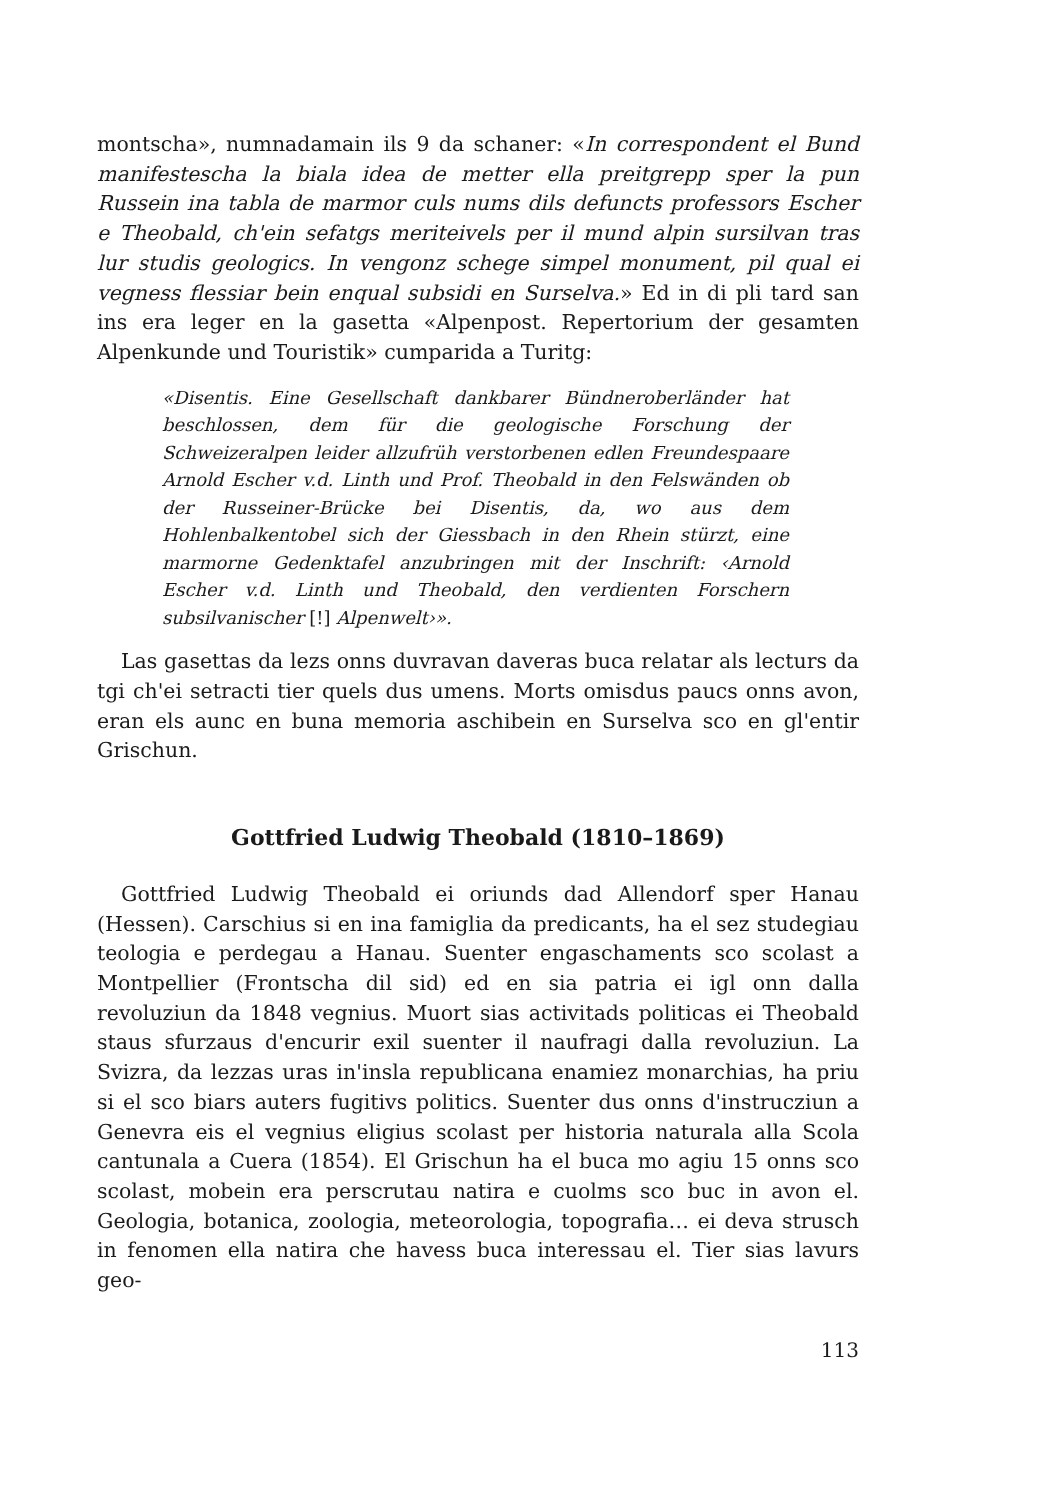montscha», numnadamain ils 9 da schaner: «In correspondent el Bund manifestescha la biala idea de metter ella preitgrepp sper la pun Russein ina tabla de marmor culs nums dils defuncts professors Escher e Theobald, ch'ein sefatgs meriteivels per il mund alpin sursilvan tras lur studis geologics. In vengonz schege simpel monument, pil qual ei vegness flessiar bein enqual subsidi en Surselva.» Ed in di pli tard san ins era leger en la gasetta «Alpenpost. Repertorium der gesamten Alpenkunde und Touristik» cumparida a Turitg:
«Disentis. Eine Gesellschaft dankbarer Bündneroberländer hat beschlossen, dem für die geologische Forschung der Schweizeralpen leider allzufrüh verstorbenen edlen Freundespaare Arnold Escher v.d. Linth und Prof. Theobald in den Felswänden ob der Russeiner-Brücke bei Disentis, da, wo aus dem Hohlenbalkentobel sich der Giessbach in den Rhein stürzt, eine marmorne Gedenktafel anzubringen mit der Inschrift: ‹Arnold Escher v.d. Linth und Theobald, den verdienten Forschern subsilvanischer [!] Alpenwelt›».
Las gasettas da lezs onns duvravan daveras buca relatar als lecturs da tgi ch'ei setracti tier quels dus umens. Morts omisdus paucs onns avon, eran els aunc en buna memoria aschibein en Surselva sco en gl'entir Grischun.
Gottfried Ludwig Theobald (1810–1869)
Gottfried Ludwig Theobald ei oriunds dad Allendorf sper Hanau (Hessen). Carschius si en ina famiglia da predicants, ha el sez studegiau teologia e perdegau a Hanau. Suenter engaschaments sco scolast a Montpellier (Frontscha dil sid) ed en sia patria ei igl onn dalla revoluziun da 1848 vegnius. Muort sias activitads politicas ei Theobald staus sfurzaus d'encurir exil suenter il naufragi dalla revoluziun. La Svizra, da lezzas uras in'insla republicana enamiez monarchias, ha priu si el sco biars auters fugitivs politics. Suenter dus onns d'instrucziun a Genevra eis el vegnius eligius scolast per historia naturala alla Scola cantunala a Cuera (1854). El Grischun ha el buca mo agiu 15 onns sco scolast, mobein era perscrutau natira e cuolms sco buc in avon el. Geologia, botanica, zoologia, meteorologia, topografia… ei deva strusch in fenomen ella natira che havess buca interessau el. Tier sias lavurs geo-
113